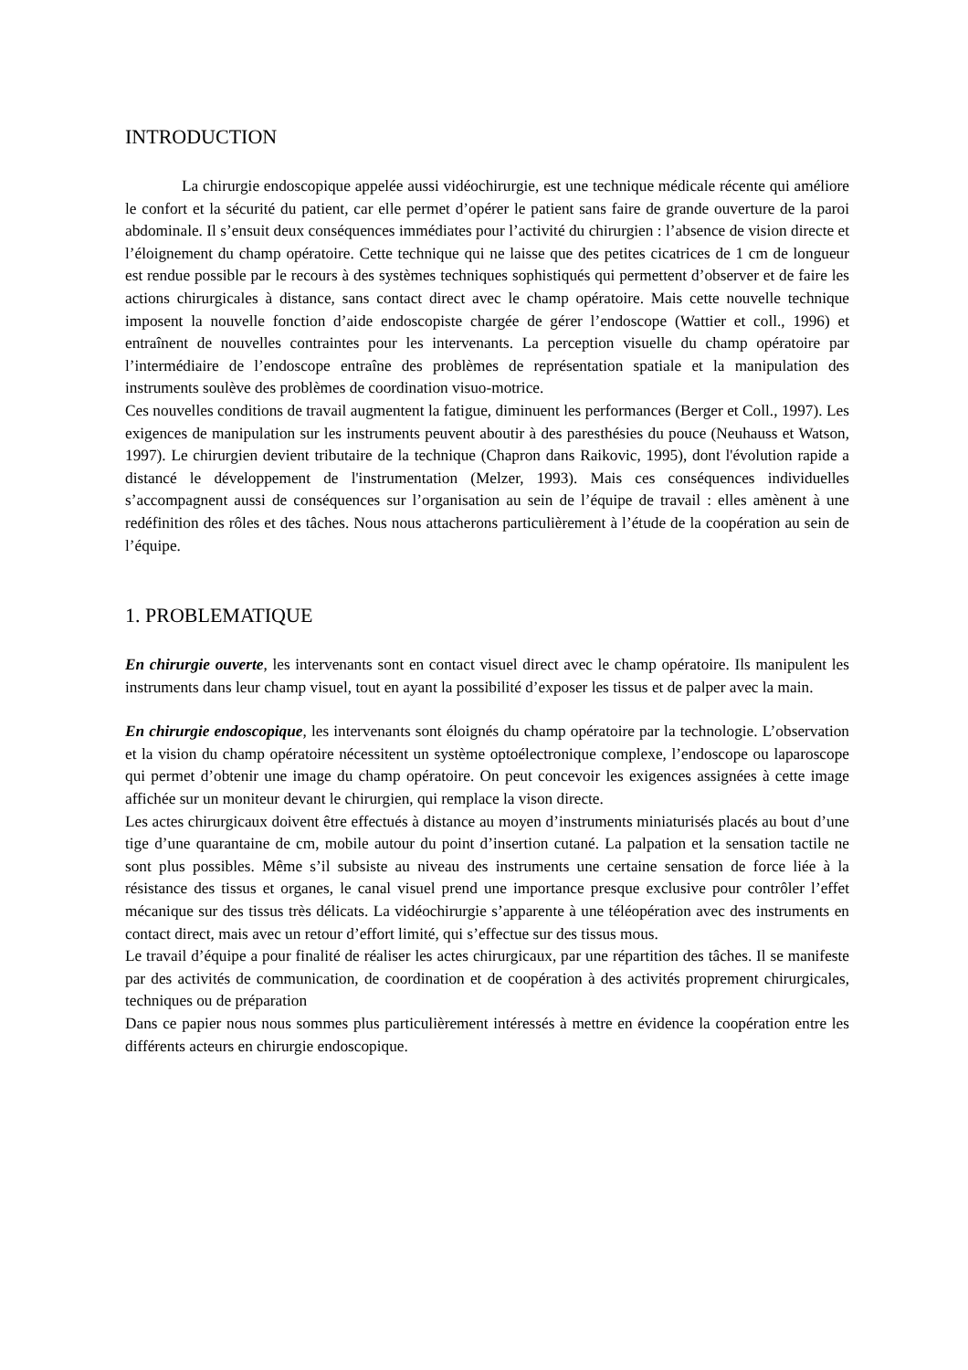INTRODUCTION
La chirurgie endoscopique appelée aussi vidéochirurgie, est une technique médicale récente qui améliore le confort et la sécurité du patient, car elle permet d’opérer le patient sans faire de grande ouverture de la paroi abdominale. Il s’ensuit deux conséquences immédiates pour l’activité du chirurgien : l’absence de vision directe et l’éloignement du champ opératoire. Cette technique qui ne laisse que des petites cicatrices de 1 cm de longueur est rendue possible par le recours à des systèmes techniques sophistiqués qui permettent d’observer et de faire les actions chirurgicales à distance, sans contact direct avec le champ opératoire. Mais cette nouvelle technique imposent la nouvelle fonction d’aide endoscopiste chargée de gérer l’endoscope (Wattier et coll., 1996) et entraînent de nouvelles contraintes pour les intervenants. La perception visuelle du champ opératoire par l’intermédiaire de l’endoscope entraîne des problèmes de représentation spatiale et la manipulation des instruments soulève des problèmes de coordination visuo-motrice.
Ces nouvelles conditions de travail augmentent la fatigue, diminuent les performances (Berger et Coll., 1997). Les exigences de manipulation sur les instruments peuvent aboutir à des paresthésies du pouce (Neuhauss et Watson, 1997). Le chirurgien devient tributaire de la technique (Chapron dans Raikovic, 1995), dont l'évolution rapide a distancé le développement de l'instrumentation (Melzer, 1993). Mais ces conséquences individuelles s’accompagnent aussi de conséquences sur l’organisation au sein de l’équipe de travail : elles amènent à une redéfinition des rôles et des tâches. Nous nous attacherons particulièrement à l’étude de la coopération au sein de l’équipe.
1. PROBLEMATIQUE
En chirurgie ouverte, les intervenants sont en contact visuel direct avec le champ opératoire. Ils manipulent les instruments dans leur champ visuel, tout en ayant la possibilité d’exposer les tissus et de palper avec la main.
En chirurgie endoscopique, les intervenants sont éloignés du champ opératoire par la technologie. L’observation et la vision du champ opératoire nécessitent un système optoélectronique complexe, l’endoscope ou laparoscope qui permet d’obtenir une image du champ opératoire. On peut concevoir les exigences assignées à cette image affichée sur un moniteur devant le chirurgien, qui remplace la vison directe.
Les actes chirurgicaux doivent être effectués à distance au moyen d’instruments miniaturisés placés au bout d’une tige d’une quarantaine de cm, mobile autour du point d’insertion cutané. La palpation et la sensation tactile ne sont plus possibles. Même s’il subsiste au niveau des instruments une certaine sensation de force liée à la résistance des tissus et organes, le canal visuel prend une importance presque exclusive pour contrôler l’effet mécanique sur des tissus très délicats. La vidéochirurgie s’apparente à une téléopération avec des instruments en contact direct, mais avec un retour d’effort limité, qui s’effectue sur des tissus mous.
Le travail d’équipe a pour finalité de réaliser les actes chirurgicaux, par une répartition des tâches. Il se manifeste par des activités de communication, de coordination et de coopération à des activités proprement chirurgicales, techniques ou de préparation
Dans ce papier nous nous sommes plus particulièrement intéressés à mettre en évidence la coopération entre les différents acteurs en chirurgie endoscopique.